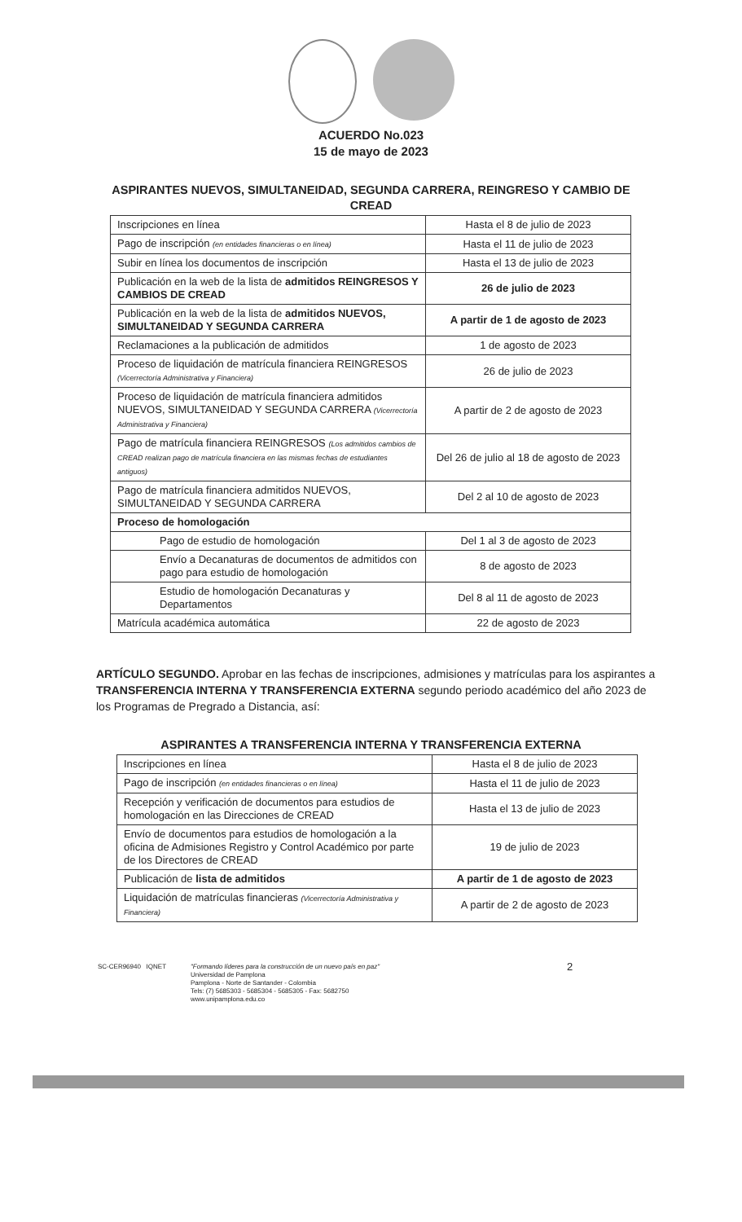ACUERDO No.023
15 de mayo de 2023
ASPIRANTES NUEVOS, SIMULTANEIDAD, SEGUNDA CARRERA, REINGRESO Y CAMBIO DE CREAD
| Inscripciones en línea | Hasta el 8 de julio de 2023 |
| Pago de inscripción (en entidades financieras o en línea) | Hasta el 11 de julio de 2023 |
| Subir en línea los documentos de inscripción | Hasta el 13 de julio de 2023 |
| Publicación en la web de la lista de admitidos REINGRESOS Y CAMBIOS DE CREAD | 26 de julio de 2023 |
| Publicación en la web de la lista de admitidos NUEVOS, SIMULTANEIDAD Y SEGUNDA CARRERA | A partir de 1 de agosto de 2023 |
| Reclamaciones a la publicación de admitidos | 1 de agosto de 2023 |
| Proceso de liquidación de matrícula financiera REINGRESOS (Vicerrectoría Administrativa y Financiera) | 26 de julio de 2023 |
| Proceso de liquidación de matrícula financiera admitidos NUEVOS, SIMULTANEIDAD Y SEGUNDA CARRERA (Vicerrectoría Administrativa y Financiera) | A partir de 2 de agosto de 2023 |
| Pago de matrícula financiera REINGRESOS (Los admitidos cambios de CREAD realizan pago de matrícula financiera en las mismas fechas de estudiantes antiguos) | Del 26 de julio al 18 de agosto de 2023 |
| Pago de matrícula financiera admitidos NUEVOS, SIMULTANEIDAD Y SEGUNDA CARRERA | Del 2 al 10 de agosto de 2023 |
| Proceso de homologación | |
| Pago de estudio de homologación | Del 1 al 3 de agosto de 2023 |
| Envío a Decanaturas de documentos de admitidos con pago para estudio de homologación | 8 de agosto de 2023 |
| Estudio de homologación Decanaturas y Departamentos | Del 8 al 11 de agosto de 2023 |
| Matrícula académica automática | 22 de agosto de 2023 |
ARTÍCULO SEGUNDO. Aprobar en las fechas de inscripciones, admisiones y matrículas para los aspirantes a TRANSFERENCIA INTERNA Y TRANSFERENCIA EXTERNA segundo periodo académico del año 2023 de los Programas de Pregrado a Distancia, así:
ASPIRANTES A TRANSFERENCIA INTERNA Y TRANSFERENCIA EXTERNA
| Inscripciones en línea | Hasta el 8 de julio de 2023 |
| Pago de inscripción (en entidades financieras o en línea) | Hasta el 11 de julio de 2023 |
| Recepción y verificación de documentos para estudios de homologación en las Direcciones de CREAD | Hasta el 13 de julio de 2023 |
| Envío de documentos para estudios de homologación a la oficina de Admisiones Registro y Control Académico por parte de los Directores de CREAD | 19 de julio de 2023 |
| Publicación de lista de admitidos | A partir de 1 de agosto de 2023 |
| Liquidación de matrículas financieras (Vicerrectoría Administrativa y Financiera) | A partir de 2 de agosto de 2023 |
SC-CER96940 IQNET "Formando líderes para la construcción de un nuevo país en paz"
Universidad de Pamplona
Pamplona - Norte de Santander - Colombia
Tels: (7) 5685303 - 5685304 - 5685305 - Fax: 5682750
www.unipamplona.edu.co
2